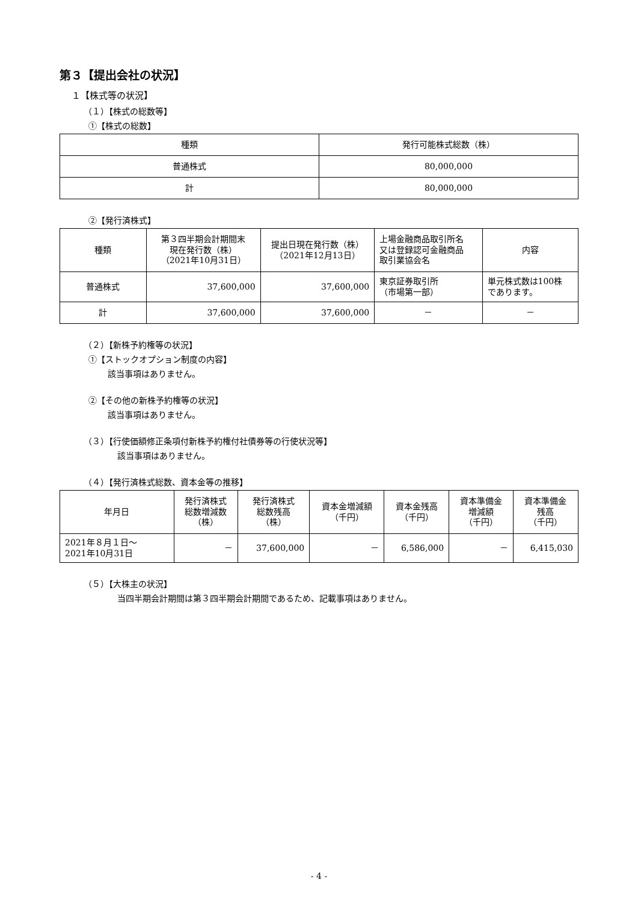第３【提出会社の状況】
１【株式等の状況】
（１）【株式の総数等】
①【株式の総数】
| 種類 | 発行可能株式総数（株） |
| --- | --- |
| 普通株式 | 80,000,000 |
| 計 | 80,000,000 |
②【発行済株式】
| 種類 | 第３四半期会計期間末 現在発行数（株） （2021年10月31日） | 提出日現在発行数（株） （2021年12月13日） | 上場金融商品取引所名 又は登録認可金融商品 取引業協会名 | 内容 |
| --- | --- | --- | --- | --- |
| 普通株式 | 37,600,000 | 37,600,000 | 東京証券取引所 （市場第一部） | 単元株式数は100株 であります。 |
| 計 | 37,600,000 | 37,600,000 | － | － |
（２）【新株予約権等の状況】
①【ストックオプション制度の内容】
該当事項はありません。
②【その他の新株予約権等の状況】
該当事項はありません。
（３）【行使価額修正条項付新株予約権付社債券等の行使状況等】
該当事項はありません。
（４）【発行済株式総数、資本金等の推移】
| 年月日 | 発行済株式 総数増減数 （株） | 発行済株式 総数残高 （株） | 資本金増減額 （千円） | 資本金残高 （千円） | 資本準備金 増減額 （千円） | 資本準備金 残高 （千円） |
| --- | --- | --- | --- | --- | --- | --- |
| 2021年８月１日～ 2021年10月31日 | － | 37,600,000 | － | 6,586,000 | － | 6,415,030 |
（５）【大株主の状況】
当四半期会計期間は第３四半期会計期間であるため、記載事項はありません。
- 4 -